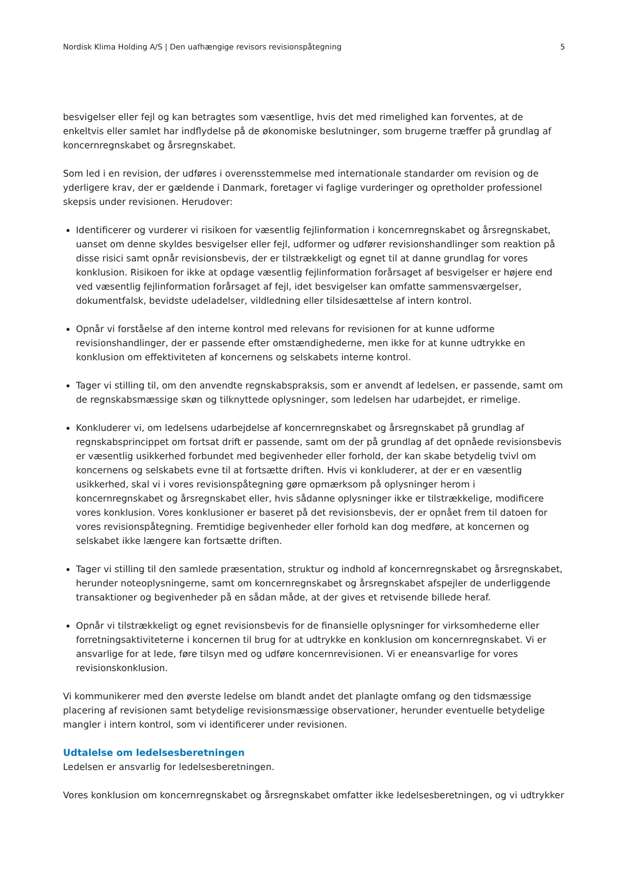Nordisk Klima Holding A/S | Den uafhængige revisors revisionspåtegning 5
besvigelser eller fejl og kan betragtes som væsentlige, hvis det med rimelighed kan forventes, at de enkeltvis eller samlet har indflydelse på de økonomiske beslutninger, som brugerne træffer på grundlag af koncernregnskabet og årsregnskabet.
Som led i en revision, der udføres i overensstemmelse med internationale standarder om revision og de yderligere krav, der er gældende i Danmark, foretager vi faglige vurderinger og opretholder professionel skepsis under revisionen. Herudover:
Identificerer og vurderer vi risikoen for væsentlig fejlinformation i koncernregnskabet og årsregnskabet, uanset om denne skyldes besvigelser eller fejl, udformer og udfører revisionshandlinger som reaktion på disse risici samt opnår revisionsbevis, der er tilstrækkeligt og egnet til at danne grundlag for vores konklusion. Risikoen for ikke at opdage væsentlig fejlinformation forårsaget af besvigelser er højere end ved væsentlig fejlinformation forårsaget af fejl, idet besvigelser kan omfatte sammensværgelser, dokumentfalsk, bevidste udeladelser, vildledning eller tilsidesættelse af intern kontrol.
Opnår vi forståelse af den interne kontrol med relevans for revisionen for at kunne udforme revisionshandlinger, der er passende efter omstændighederne, men ikke for at kunne udtrykke en konklusion om effektiviteten af koncernens og selskabets interne kontrol.
Tager vi stilling til, om den anvendte regnskabspraksis, som er anvendt af ledelsen, er passende, samt om de regnskabsmæssige skøn og tilknyttede oplysninger, som ledelsen har udarbejdet, er rimelige.
Konkluderer vi, om ledelsens udarbejdelse af koncernregnskabet og årsregnskabet på grundlag af regnskabsprincippet om fortsat drift er passende, samt om der på grundlag af det opnåede revisionsbevis er væsentlig usikkerhed forbundet med begivenheder eller forhold, der kan skabe betydelig tvivl om koncernens og selskabets evne til at fortsætte driften. Hvis vi konkluderer, at der er en væsentlig usikkerhed, skal vi i vores revisionspåtegning gøre opmærksom på oplysninger herom i koncernregnskabet og årsregnskabet eller, hvis sådanne oplysninger ikke er tilstrækkelige, modificere vores konklusion. Vores konklusioner er baseret på det revisionsbevis, der er opnået frem til datoen for vores revisionspåtegning. Fremtidige begivenheder eller forhold kan dog medføre, at koncernen og selskabet ikke længere kan fortsætte driften.
Tager vi stilling til den samlede præsentation, struktur og indhold af koncernregnskabet og årsregnskabet, herunder noteoplysningerne, samt om koncernregnskabet og årsregnskabet afspejler de underliggende transaktioner og begivenheder på en sådan måde, at der gives et retvisende billede heraf.
Opnår vi tilstrækkeligt og egnet revisionsbevis for de finansielle oplysninger for virksomhederne eller forretningsaktiviteterne i koncernen til brug for at udtrykke en konklusion om koncernregnskabet. Vi er ansvarlige for at lede, føre tilsyn med og udføre koncernrevisionen. Vi er eneansvarlige for vores revisionskonklusion.
Vi kommunikerer med den øverste ledelse om blandt andet det planlagte omfang og den tidsmæssige placering af revisionen samt betydelige revisionsmæssige observationer, herunder eventuelle betydelige mangler i intern kontrol, som vi identificerer under revisionen.
Udtalelse om ledelsesberetningen
Ledelsen er ansvarlig for ledelsesberetningen.
Vores konklusion om koncernregnskabet og årsregnskabet omfatter ikke ledelsesberetningen, og vi udtrykker